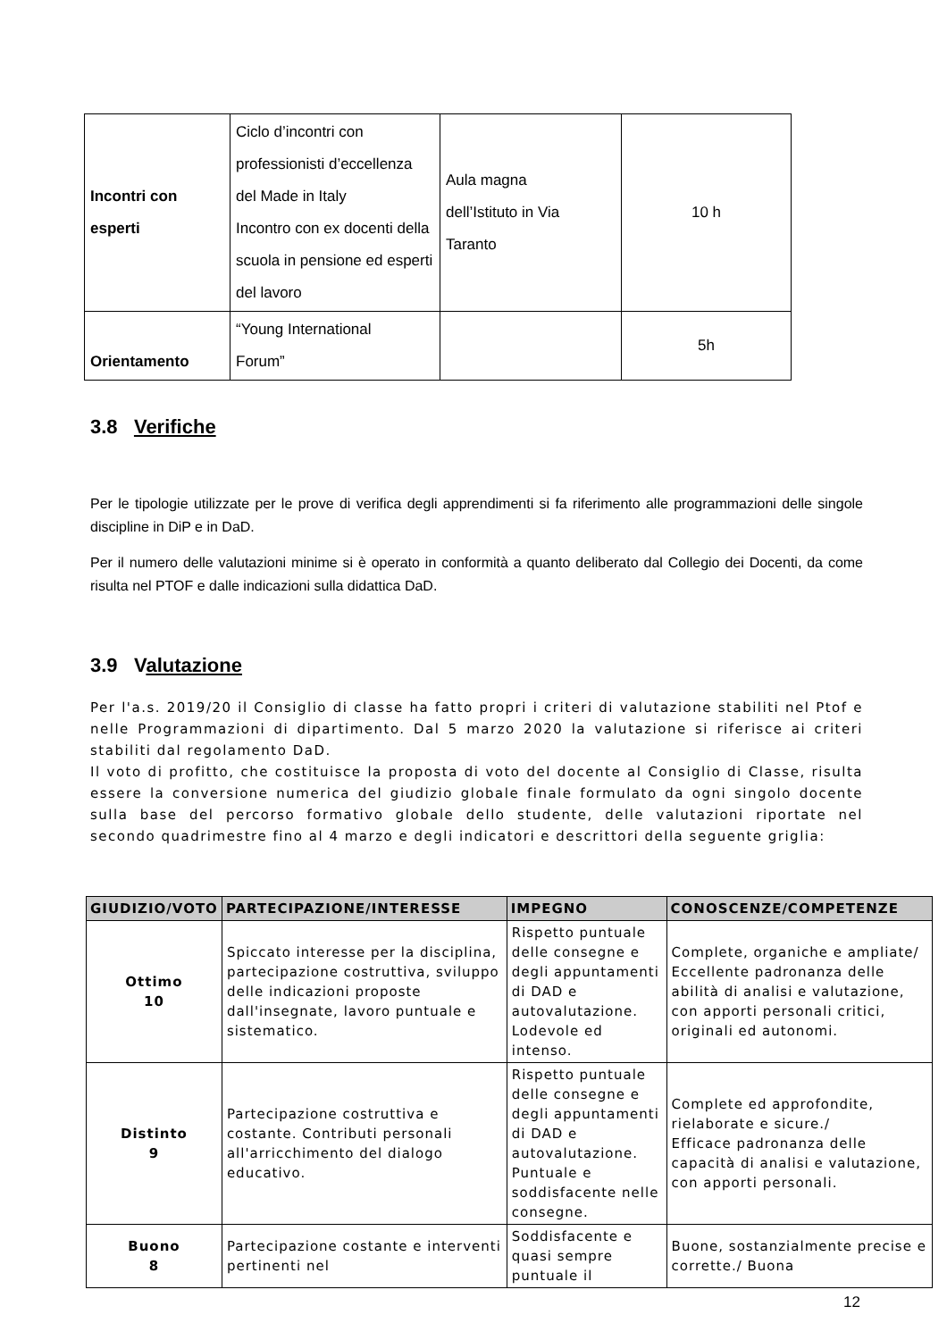| Incontri con esperti | Ciclo d’incontri con professionisti d’eccellenza del Made in Italy Incontro con ex docenti della scuola in pensione ed esperti del lavoro | Aula magna dell’Istituto in Via Taranto | 10 h |
| Orientamento | “Young International Forum” | | 5h |
3.8 Verifiche
Per le tipologie utilizzate per le prove di verifica degli apprendimenti si fa riferimento alle programmazioni delle singole discipline in DiP e in DaD.
Per il numero delle valutazioni minime si è operato in conformità a quanto deliberato dal Collegio dei Docenti, da come risulta nel PTOF e dalle indicazioni sulla didattica DaD.
3.9 Valutazione
Per l'a.s. 2019/20 il Consiglio di classe ha fatto propri i criteri di valutazione stabiliti nel Ptof e nelle Programmazioni di dipartimento. Dal 5 marzo 2020 la valutazione si riferisce ai criteri stabiliti dal regolamento DaD.
Il voto di profitto, che costituisce la proposta di voto del docente al Consiglio di Classe, risulta essere la conversione numerica del giudizio globale finale formulato da ogni singolo docente sulla base del percorso formativo globale dello studente, delle valutazioni riportate nel secondo quadrimestre fino al 4 marzo e degli indicatori e descrittori della seguente griglia:
| GIUDIZIO/VOTO | PARTECIPAZIONE/INTERESSE | IMPEGNO | CONOSCENZE/COMPETENZE |
| --- | --- | --- | --- |
| Ottimo 10 | Spiccato interesse per la disciplina, partecipazione costruttiva, sviluppo delle indicazioni proposte dall'insegnate, lavoro puntuale e sistematico. | Rispetto puntuale delle consegne e degli appuntamenti di DAD e autovalutazione. Lodevole ed intenso. | Complete, organiche e ampliate/ Eccellente padronanza delle abilità di analisi e valutazione, con apporti personali critici, originali ed autonomi. |
| Distinto 9 | Partecipazione costruttiva e costante. Contributi personali all'arricchimento del dialogo educativo. | Rispetto puntuale delle consegne e degli appuntamenti di DAD e autovalutazione. Puntuale e soddisfacente nelle consegne. | Complete ed approfondite, rielaborate e sicure./ Efficace padronanza delle capacità di analisi e valutazione, con apporti personali. |
| Buono 8 | Partecipazione costante e interventi pertinenti nel | Soddisfacente e quasi sempre puntuale il | Buone, sostanzialmente precise e corrette./ Buona |
12